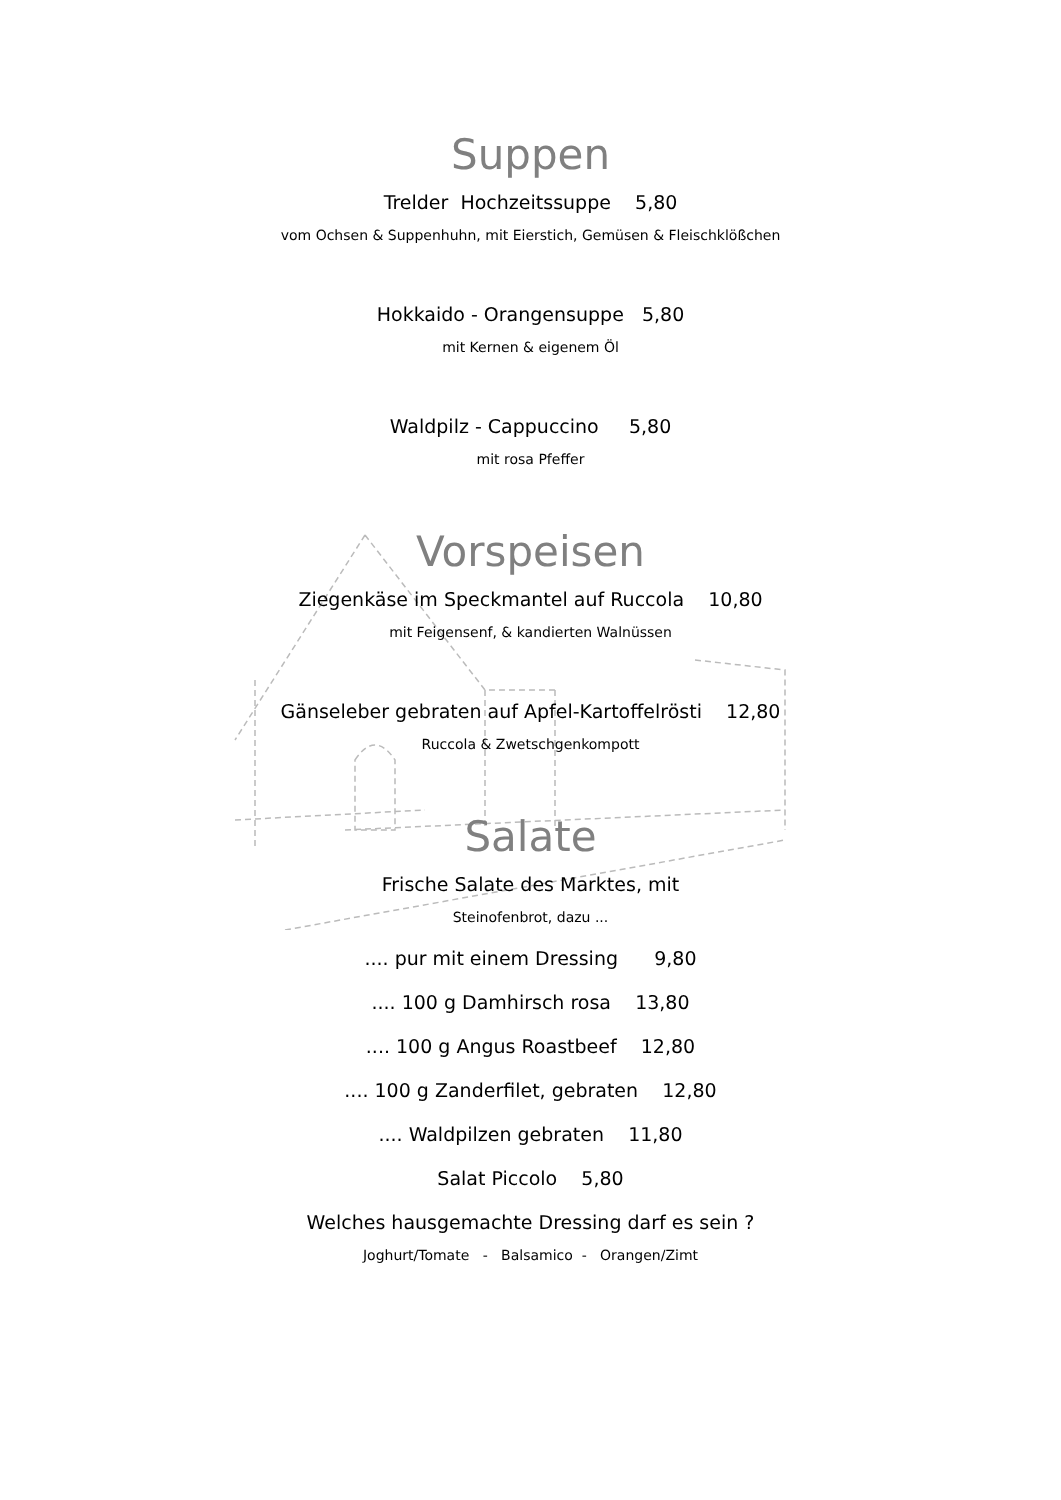Suppen
Trelder Hochzeitssuppe 5,80
vom Ochsen & Suppenhuhn, mit Eierstich, Gemüsen & Fleischklößchen
Hokkaido - Orangensuppe 5,80
mit Kernen & eigenem Öl
Waldpilz - Cappuccino 5,80
mit rosa Pfeffer
Vorspeisen
Ziegenkäse im Speckmantel auf Ruccola 10,80
mit Feigensenf, & kandierten Walnüssen
Gänseleber gebraten auf Apfel-Kartoffelrösti 12,80
Ruccola & Zwetschgenkompott
Salate
Frische Salate des Marktes, mit
Steinofenbrot, dazu ...
.... pur mit einem Dressing 9,80
.... 100 g Damhirsch rosa 13,80
.... 100 g Angus Roastbeef 12,80
.... 100 g Zanderfilet, gebraten 12,80
.... Waldpilzen gebraten 11,80
Salat Piccolo 5,80
Welches hausgemachte Dressing darf es sein ?
Joghurt/Tomate - Balsamico - Orangen/Zimt